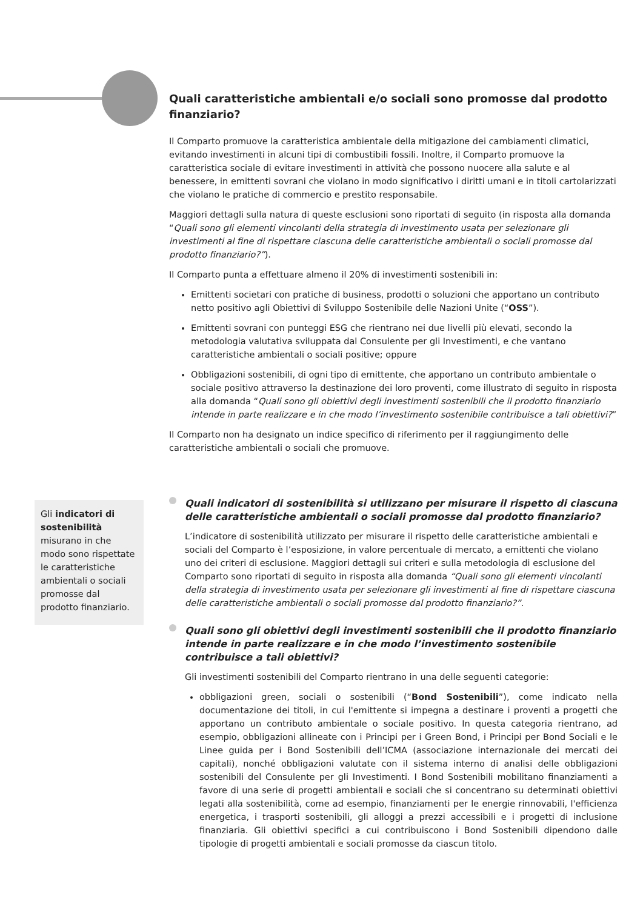Quali caratteristiche ambientali e/o sociali sono promosse dal prodotto finanziario?
Il Comparto promuove la caratteristica ambientale della mitigazione dei cambiamenti climatici, evitando investimenti in alcuni tipi di combustibili fossili. Inoltre, il Comparto promuove la caratteristica sociale di evitare investimenti in attività che possono nuocere alla salute e al benessere, in emittenti sovrani che violano in modo significativo i diritti umani e in titoli cartolarizzati che violano le pratiche di commercio e prestito responsabile.
Maggiori dettagli sulla natura di queste esclusioni sono riportati di seguito (in risposta alla domanda “Quali sono gli elementi vincolanti della strategia di investimento usata per selezionare gli investimenti al fine di rispettare ciascuna delle caratteristiche ambientali o sociali promosse dal prodotto finanziario?”).
Il Comparto punta a effettuare almeno il 20% di investimenti sostenibili in:
Emittenti societari con pratiche di business, prodotti o soluzioni che apportano un contributo netto positivo agli Obiettivi di Sviluppo Sostenibile delle Nazioni Unite (“OSS”).
Emittenti sovrani con punteggi ESG che rientrano nei due livelli più elevati, secondo la metodologia valutativa sviluppata dal Consulente per gli Investimenti, e che vantano caratteristiche ambientali o sociali positive; oppure
Obbligazioni sostenibili, di ogni tipo di emittente, che apportano un contributo ambientale o sociale positivo attraverso la destinazione dei loro proventi, come illustrato di seguito in risposta alla domanda “Quali sono gli obiettivi degli investimenti sostenibili che il prodotto finanziario intende in parte realizzare e in che modo l’investimento sostenibile contribuisce a tali obiettivi?”
Il Comparto non ha designato un indice specifico di riferimento per il raggiungimento delle caratteristiche ambientali o sociali che promuove.
Gli indicatori di sostenibilità misurano in che modo sono rispettate le caratteristiche ambientali o sociali promosse dal prodotto finanziario.
Quali indicatori di sostenibilità si utilizzano per misurare il rispetto di ciascuna delle caratteristiche ambientali o sociali promosse dal prodotto finanziario?
L’indicatore di sostenibilità utilizzato per misurare il rispetto delle caratteristiche ambientali e sociali del Comparto è l’esposizione, in valore percentuale di mercato, a emittenti che violano uno dei criteri di esclusione. Maggiori dettagli sui criteri e sulla metodologia di esclusione del Comparto sono riportati di seguito in risposta alla domanda “Quali sono gli elementi vincolanti della strategia di investimento usata per selezionare gli investimenti al fine di rispettare ciascuna delle caratteristiche ambientali o sociali promosse dal prodotto finanziario?”.
Quali sono gli obiettivi degli investimenti sostenibili che il prodotto finanziario intende in parte realizzare e in che modo l’investimento sostenibile contribuisce a tali obiettivi?
Gli investimenti sostenibili del Comparto rientrano in una delle seguenti categorie:
obbligazioni green, sociali o sostenibili (“Bond Sostenibili”), come indicato nella documentazione dei titoli, in cui l'emittente si impegna a destinare i proventi a progetti che apportano un contributo ambientale o sociale positivo. In questa categoria rientrano, ad esempio, obbligazioni allineate con i Principi per i Green Bond, i Principi per Bond Sociali e le Linee guida per i Bond Sostenibili dell’ICMA (associazione internazionale dei mercati dei capitali), nonché obbligazioni valutate con il sistema interno di analisi delle obbligazioni sostenibili del Consulente per gli Investimenti. I Bond Sostenibili mobilitano finanziamenti a favore di una serie di progetti ambientali e sociali che si concentrano su determinati obiettivi legati alla sostenibilità, come ad esempio, finanziamenti per le energie rinnovabili, l'efficienza energetica, i trasporti sostenibili, gli alloggi a prezzi accessibili e i progetti di inclusione finanziaria. Gli obiettivi specifici a cui contribuiscono i Bond Sostenibili dipendono dalle tipologie di progetti ambientali e sociali promosse da ciascun titolo.